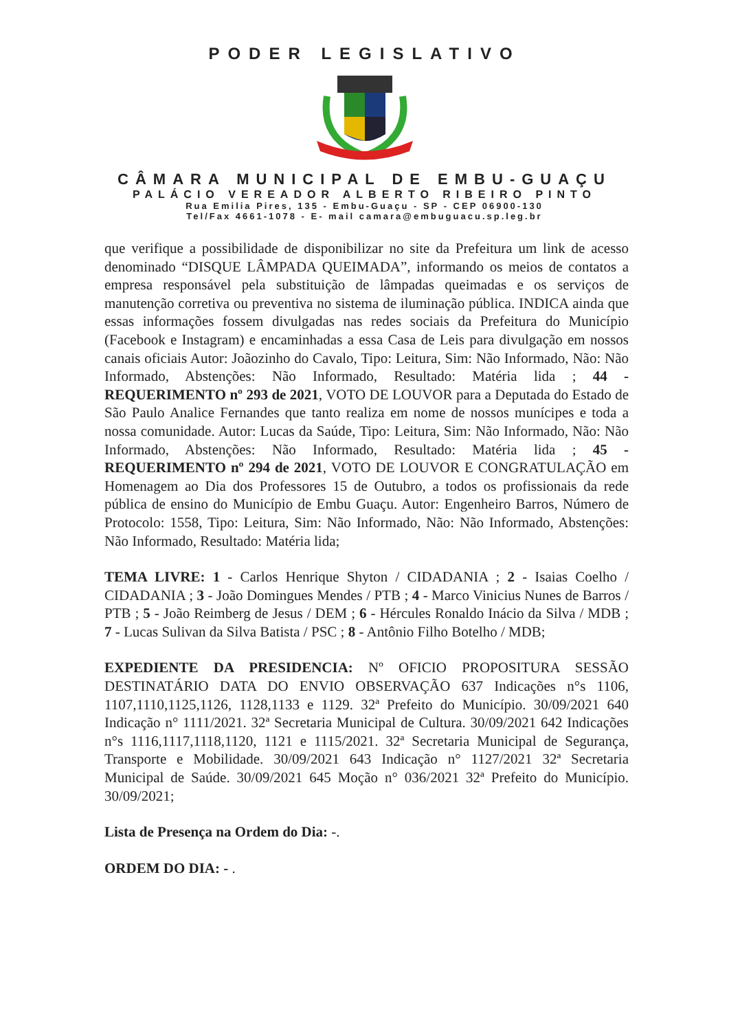PODER LEGISLATIVO
CÂMARA MUNICIPAL DE EMBU-GUAÇU
PALÁCIO VEREADOR ALBERTO RIBEIRO PINTO
Rua Emilia Pires, 135 - Embu-Guaçu - SP - CEP 06900-130
Tel/Fax 4661-1078 - E- mail camara@embuguacu.sp.leg.br
que verifique a possibilidade de disponibilizar no site da Prefeitura um link de acesso denominado “DISQUE LÂMPADA QUEIMADA”, informando os meios de contatos a empresa responsável pela substituição de lâmpadas queimadas e os serviços de manutenção corretiva ou preventiva no sistema de iluminação pública. INDICA ainda que essas informações fossem divulgadas nas redes sociais da Prefeitura do Município (Facebook e Instagram) e encaminhadas a essa Casa de Leis para divulgação em nossos canais oficiais Autor: Joãozinho do Cavalo, Tipo: Leitura, Sim: Não Informado, Não: Não Informado, Abstenções: Não Informado, Resultado: Matéria lida ; 44 - REQUERIMENTO nº 293 de 2021, VOTO DE LOUVOR para a Deputada do Estado de São Paulo Analice Fernandes que tanto realiza em nome de nossos munícipes e toda a nossa comunidade. Autor: Lucas da Saúde, Tipo: Leitura, Sim: Não Informado, Não: Não Informado, Abstenções: Não Informado, Resultado: Matéria lida ; 45 - REQUERIMENTO nº 294 de 2021, VOTO DE LOUVOR E CONGRATULAÇÃO em Homenagem ao Dia dos Professores 15 de Outubro, a todos os profissionais da rede pública de ensino do Município de Embu Guaçu. Autor: Engenheiro Barros, Número de Protocolo: 1558, Tipo: Leitura, Sim: Não Informado, Não: Não Informado, Abstenções: Não Informado, Resultado: Matéria lida;
TEMA LIVRE: 1 - Carlos Henrique Shyton / CIDADANIA ; 2 - Isaias Coelho / CIDADANIA ; 3 - João Domingues Mendes / PTB ; 4 - Marco Vinicius Nunes de Barros / PTB ; 5 - João Reimberg de Jesus / DEM ; 6 - Hércules Ronaldo Inácio da Silva / MDB ; 7 - Lucas Sulivan da Silva Batista / PSC ; 8 - Antônio Filho Botelho / MDB;
EXPEDIENTE DA PRESIDENCIA: Nº OFICIO PROPOSITURA SESSÃO DESTINATÁRIO DATA DO ENVIO OBSERVAÇÃO 637 Indicações n°s 1106, 1107,1110,1125,1126, 1128,1133 e 1129. 32ª Prefeito do Município. 30/09/2021 640 Indicação n° 1111/2021. 32ª Secretaria Municipal de Cultura. 30/09/2021 642 Indicações n°s 1116,1117,1118,1120, 1121 e 1115/2021. 32ª Secretaria Municipal de Segurança, Transporte e Mobilidade. 30/09/2021 643 Indicação n° 1127/2021 32ª Secretaria Municipal de Saúde. 30/09/2021 645 Moção n° 036/2021 32ª Prefeito do Município. 30/09/2021;
Lista de Presença na Ordem do Dia: -.
ORDEM DO DIA: - .